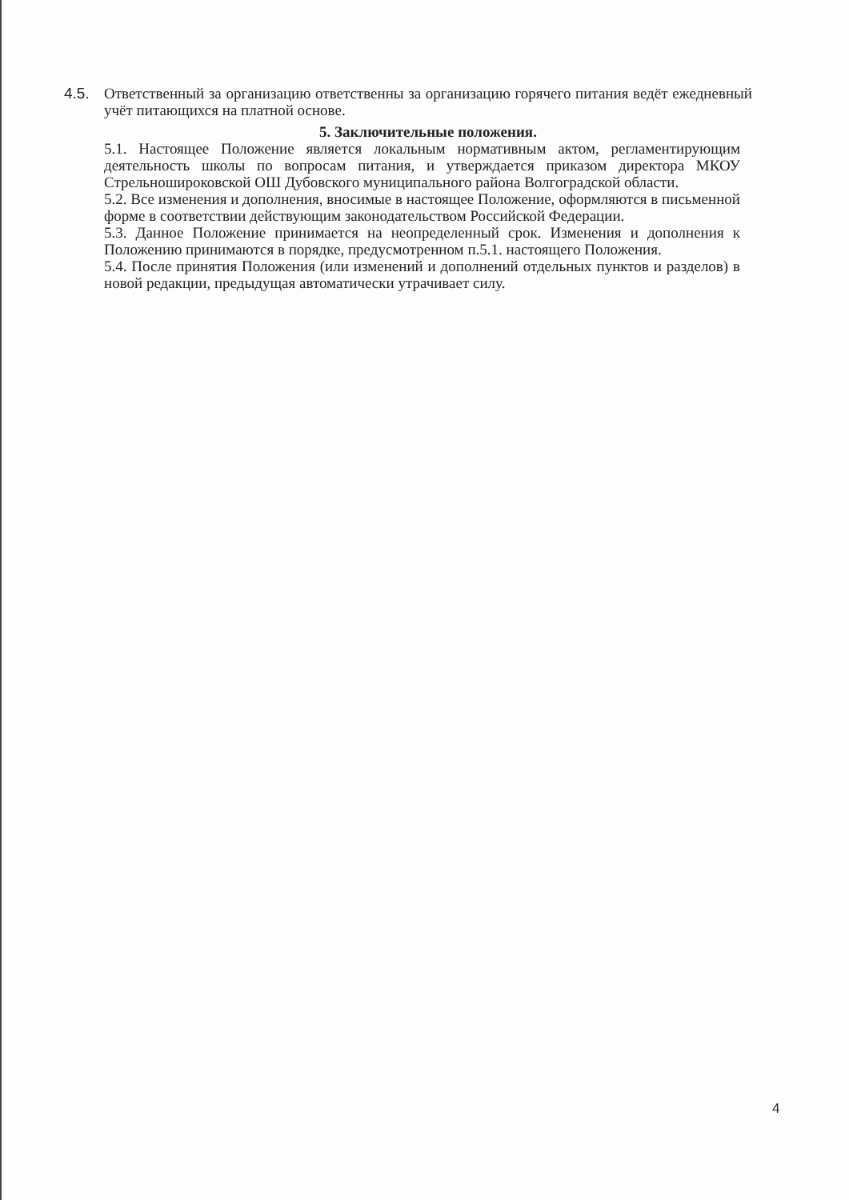4.5. Ответственный за организацию ответственны за организацию горячего питания ведёт ежедневный учёт питающихся на платной основе.
5. Заключительные положения.
5.1. Настоящее Положение является локальным нормативным актом, регламентирующим деятельность школы по вопросам питания, и утверждается приказом директора МКОУ Стрельноширoковской ОШ Дубовского муниципального района Волгоградской области.
5.2. Все изменения и дополнения, вносимые в настоящее Положение, оформляются в письменной форме в соответствии действующим законодательством Российской Федерации.
5.3. Данное Положение принимается на неопределенный срок. Изменения и дополнения к Положению принимаются в порядке, предусмотренном п.5.1. настоящего Положения.
5.4. После принятия Положения (или изменений и дополнений отдельных пунктов и разделов) в новой редакции, предыдущая автоматически утрачивает силу.
4